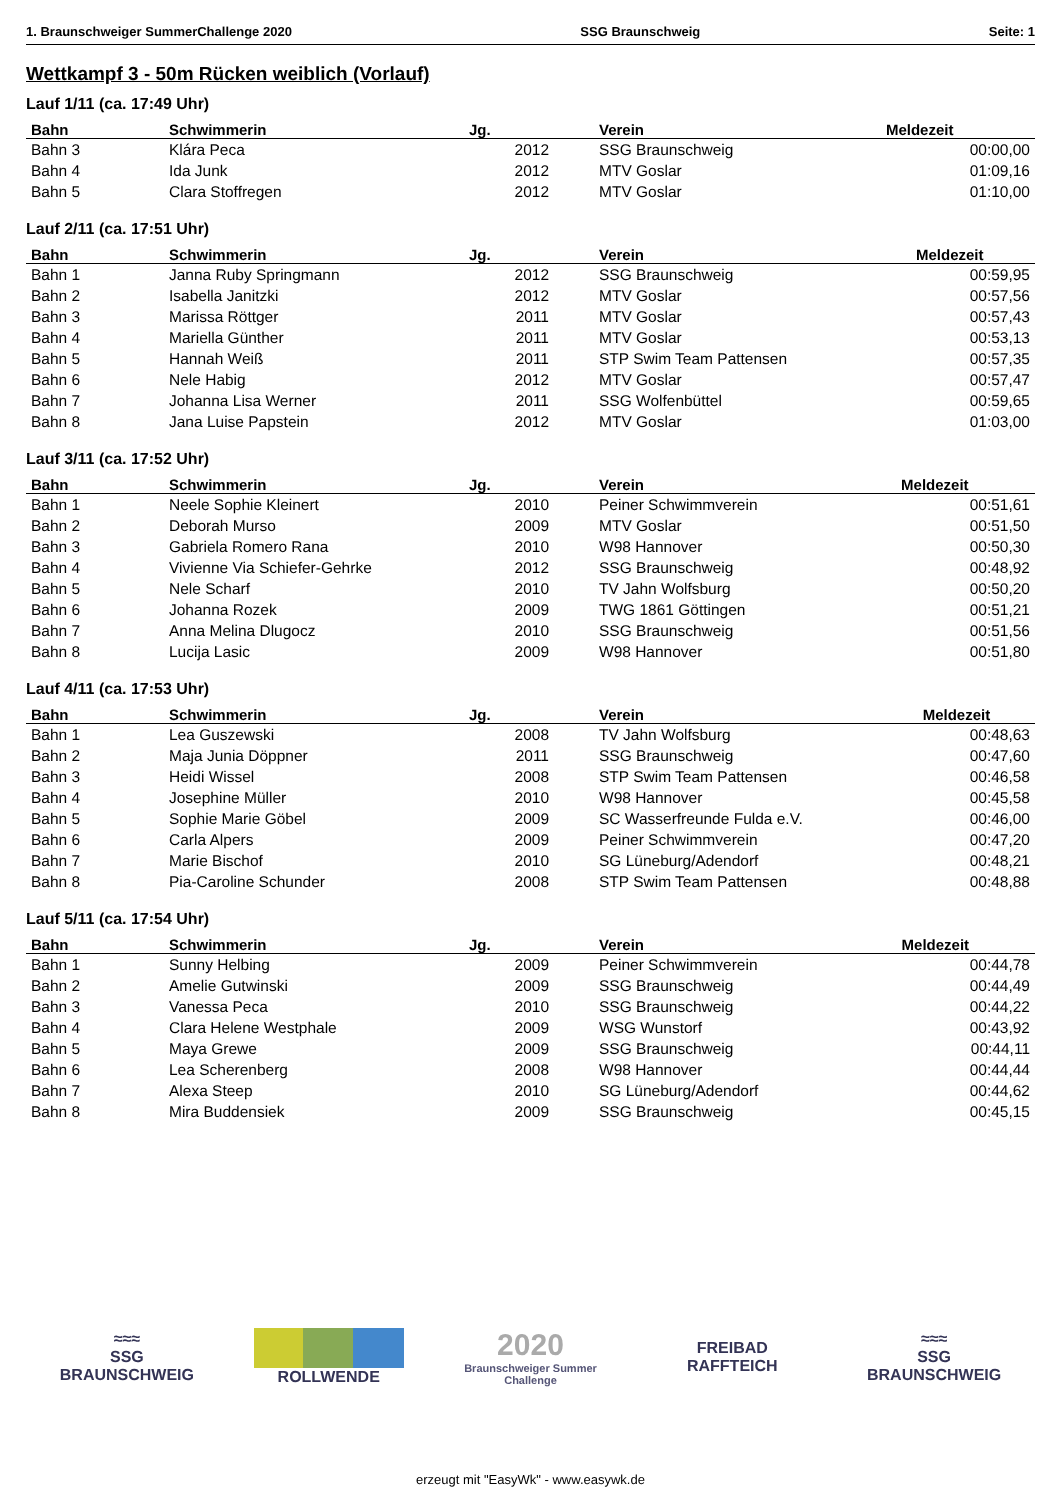1. Braunschweiger SummerChallenge 2020 SSG Braunschweig Seite: 1
Wettkampf 3 - 50m Rücken weiblich (Vorlauf)
Lauf 1/11 (ca. 17:49 Uhr)
| Bahn | Schwimmerin | Jg. | Verein | Meldezeit |
| --- | --- | --- | --- | --- |
| Bahn 3 | Klára Peca | 2012 | SSG Braunschweig | 00:00,00 |
| Bahn 4 | Ida Junk | 2012 | MTV Goslar | 01:09,16 |
| Bahn 5 | Clara Stoffregen | 2012 | MTV Goslar | 01:10,00 |
Lauf 2/11 (ca. 17:51 Uhr)
| Bahn | Schwimmerin | Jg. | Verein | Meldezeit |
| --- | --- | --- | --- | --- |
| Bahn 1 | Janna Ruby Springmann | 2012 | SSG Braunschweig | 00:59,95 |
| Bahn 2 | Isabella Janitzki | 2012 | MTV Goslar | 00:57,56 |
| Bahn 3 | Marissa Röttger | 2011 | MTV Goslar | 00:57,43 |
| Bahn 4 | Mariella Günther | 2011 | MTV Goslar | 00:53,13 |
| Bahn 5 | Hannah Weiß | 2011 | STP Swim Team Pattensen | 00:57,35 |
| Bahn 6 | Nele Habig | 2012 | MTV Goslar | 00:57,47 |
| Bahn 7 | Johanna Lisa Werner | 2011 | SSG Wolfenbüttel | 00:59,65 |
| Bahn 8 | Jana Luise Papstein | 2012 | MTV Goslar | 01:03,00 |
Lauf 3/11 (ca. 17:52 Uhr)
| Bahn | Schwimmerin | Jg. | Verein | Meldezeit |
| --- | --- | --- | --- | --- |
| Bahn 1 | Neele Sophie Kleinert | 2010 | Peiner Schwimmverein | 00:51,61 |
| Bahn 2 | Deborah Murso | 2009 | MTV Goslar | 00:51,50 |
| Bahn 3 | Gabriela Romero Rana | 2010 | W98 Hannover | 00:50,30 |
| Bahn 4 | Vivienne Via Schiefer-Gehrke | 2012 | SSG Braunschweig | 00:48,92 |
| Bahn 5 | Nele Scharf | 2010 | TV Jahn Wolfsburg | 00:50,20 |
| Bahn 6 | Johanna Rozek | 2009 | TWG 1861 Göttingen | 00:51,21 |
| Bahn 7 | Anna Melina Dlugocz | 2010 | SSG Braunschweig | 00:51,56 |
| Bahn 8 | Lucija Lasic | 2009 | W98 Hannover | 00:51,80 |
Lauf 4/11 (ca. 17:53 Uhr)
| Bahn | Schwimmerin | Jg. | Verein | Meldezeit |
| --- | --- | --- | --- | --- |
| Bahn 1 | Lea Guszewski | 2008 | TV Jahn Wolfsburg | 00:48,63 |
| Bahn 2 | Maja Junia Döppner | 2011 | SSG Braunschweig | 00:47,60 |
| Bahn 3 | Heidi Wissel | 2008 | STP Swim Team Pattensen | 00:46,58 |
| Bahn 4 | Josephine Müller | 2010 | W98 Hannover | 00:45,58 |
| Bahn 5 | Sophie Marie Göbel | 2009 | SC Wasserfreunde Fulda e.V. | 00:46,00 |
| Bahn 6 | Carla Alpers | 2009 | Peiner Schwimmverein | 00:47,20 |
| Bahn 7 | Marie Bischof | 2010 | SG Lüneburg/Adendorf | 00:48,21 |
| Bahn 8 | Pia-Caroline Schunder | 2008 | STP Swim Team Pattensen | 00:48,88 |
Lauf 5/11 (ca. 17:54 Uhr)
| Bahn | Schwimmerin | Jg. | Verein | Meldezeit |
| --- | --- | --- | --- | --- |
| Bahn 1 | Sunny Helbing | 2009 | Peiner Schwimmverein | 00:44,78 |
| Bahn 2 | Amelie Gutwinski | 2009 | SSG Braunschweig | 00:44,49 |
| Bahn 3 | Vanessa Peca | 2010 | SSG Braunschweig | 00:44,22 |
| Bahn 4 | Clara Helene Westphale | 2009 | WSG Wunstorf | 00:43,92 |
| Bahn 5 | Maya Grewe | 2009 | SSG Braunschweig | 00:44,11 |
| Bahn 6 | Lea Scherenberg | 2008 | W98 Hannover | 00:44,44 |
| Bahn 7 | Alexa Steep | 2010 | SG Lüneburg/Adendorf | 00:44,62 |
| Bahn 8 | Mira Buddensiek | 2009 | SSG Braunschweig | 00:45,15 |
≈≈≈
SSG BRAUNSCHWEIG
ROLLWENDE
2020
Braunschweiger Summer Challenge
FREIBAD
RAFFTEICH
≈≈≈
SSG BRAUNSCHWEIG
erzeugt mit "EasyWk" - www.easywk.de